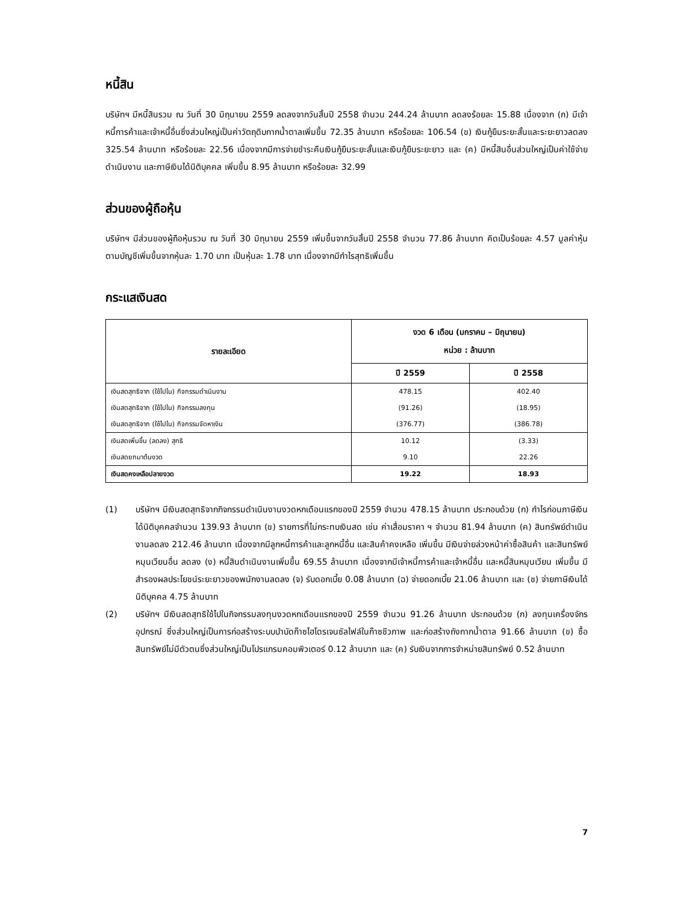หนี้สิน
บริษัทฯ มีหนี้สินรวม ณ วันที่ 30 มิถุนายน 2559 ลดลงจากวันสิ้นปี 2558 จำนวน 244.24 ล้านบาท ลดลงร้อยละ 15.88 เนื่องจาก (ก) มีเจ้าหนี้การค้าและเจ้าหนี้อื่นซึ่งส่วนใหญ่เป็นค่าวัตถุดิบกากน้ำตาลเพิ่มขึ้น 72.35 ล้านบาท หรือร้อยละ 106.54 (ข) เงินกู้ยืมระยะสั้นและระยะยาวลดลง 325.54 ล้านบาท หรือร้อยละ 22.56 เนื่องจากมีการจ่ายชำระคืนเงินกู้ยืมระยะสั้นและเงินกู้ยืมระยะยาว และ (ค) มีหนี้สินอื่นส่วนใหญ่เป็นค่าใช้จ่ายดำเนินงาน และภาษีเงินได้นิติบุคคล เพิ่มขึ้น 8.95 ล้านบาท หรือร้อยละ 32.99
ส่วนของผู้ถือหุ้น
บริษัทฯ มีส่วนของผู้ถือหุ้นรวม ณ วันที่ 30 มิถุนายน 2559 เพิ่มขึ้นจากวันสิ้นปี 2558 จำนวน 77.86 ล้านบาท คิดเป็นร้อยละ 4.57 มูลค่าหุ้นตามบัญชีเพิ่มขึ้นจากหุ้นละ 1.70 บาท เป็นหุ้นละ 1.78 บาท เนื่องจากมีกำไรสุทธิเพิ่มขึ้น
กระแสเงินสด
| รายละเอียด | งวด 6 เดือน (มกราคม – มิถุนายน) หน่วย : ล้านบาท | |
| --- | --- | --- |
| | ปี 2559 | ปี 2558 |
| เงินสดสุทธิจาก (ใช้ไปใน) กิจกรรมดำเนินงาน | 478.15 | 402.40 |
| เงินสดสุทธิจาก (ใช้ไปใน) กิจกรรมลงทุน | (91.26) | (18.95) |
| เงินสดสุทธิจาก (ใช้ไปใน) กิจกรรมจัดหาเงิน | (376.77) | (386.78) |
| เงินสดเพิ่มขึ้น (ลดลง) สุทธิ | 10.12 | (3.33) |
| เงินสดยกมาต้นงวด | 9.10 | 22.26 |
| เงินสดคงเหลือปลายงวด | 19.22 | 18.93 |
(1) บริษัทฯ มีเงินสดสุทธิจากกิจกรรมดำเนินงานงวดหกเดือนแรกของปี 2559 จำนวน 478.15 ล้านบาท ประกอบด้วย (ก) กำไรก่อนภาษีเงินได้นิติบุคคลจำนวน 139.93 ล้านบาท (ข) รายการที่ไม่กระทบเงินสด เช่น ค่าเสื่อมราคา ฯ จำนวน 81.94 ล้านบาท (ค) สินทรัพย์ดำเนินงานลดลง 212.46 ล้านบาท เนื่องจากมีลูกหนี้การค้าและลูกหนี้อื่น และสินค้าคงเหลือ เพิ่มขึ้น มีเงินจ่ายล่วงหน้าค่าซื้อสินค้า และสินทรัพย์หมุนเวียนอื่น ลดลง (ง) หนี้สินดำเนินงานเพิ่มขึ้น 69.55 ล้านบาท เนื่องจากมีเจ้าหนี้การค้าและเจ้าหนี้อื่น และหนี้สินหมุนเวียน เพิ่มขึ้น มีสำรองผลประโยชน์ระยะยาวของพนักงานลดลง (จ) รับดอกเบี้ย 0.08 ล้านบาท (ฉ) จ่ายดอกเบี้ย 21.06 ล้านบาท และ (ช) จ่ายภาษีเงินได้นิติบุคคล 4.75 ล้านบาท
(2) บริษัทฯ มีเงินสดสุทธิใช้ไปในกิจกรรมลงทุนงวดหกเดือนแรกของปี 2559 จำนวน 91.26 ล้านบาท ประกอบด้วย (ก) ลงทุนเครื่องจักร อุปกรณ์ ซึ่งส่วนใหญ่เป็นการก่อสร้างระบบบำบัดก๊าซไฮโดรเจนซัลไฟล์ในก๊าซชีวภาพ และก่อสร้างถังกากน้ำตาล 91.66 ล้านบาท (ข) ซื้อสินทรัพย์ไม่มีตัวตนซึ่งส่วนใหญ่เป็นโปรแกรมคอมพิวเตอร์ 0.12 ล้านบาท และ (ค) รับเงินจากการจำหน่ายสินทรัพย์ 0.52 ล้านบาท
7